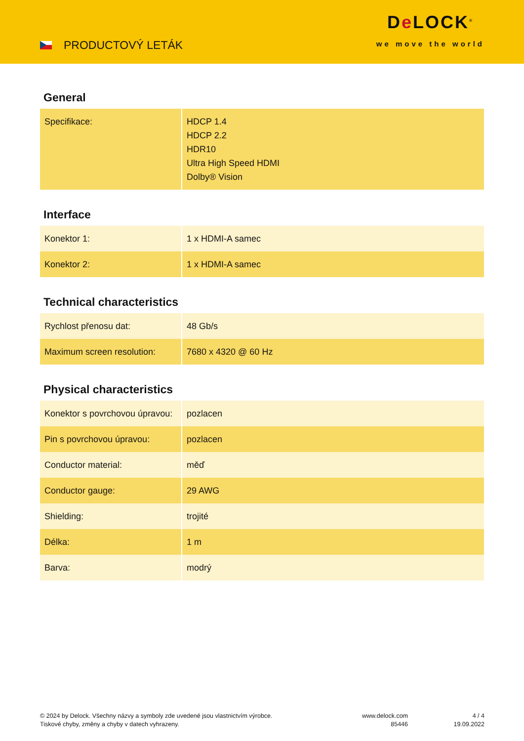PRODUCTOVÝ LETÁK
De LOCK<sup>®</sup>
we move the world
General
| Specifikace: | HDCP 1.4 HDCP 2.2 HDR10 Ultra High Speed HDMI Dolby® Vision |
Interface
| Konektor 1: | 1 x HDMI-A samec |
| Konektor 2: | 1 x HDMI-A samec |
Technical characteristics
| Rychlost přenosu dat: | 48 Gb/s |
| Maximum screen resolution: | 7680 x 4320 @ 60 Hz |
Physical characteristics
| Konektor s povrchovou úpravou: | pozlacen |
| Pin s povrchovou úpravou: | pozlacen |
| Conductor material: | měď |
| Conductor gauge: | 29 AWG |
| Shielding: | trojité |
| Délka: | 1 m |
| Barva: | modrý |
© 2024 by Delock. Všechny názvy a symboly zde uvedené jsou vlastnictvím výrobce.
Tiskové chyby, změny a chyby v datech vyhrazeny.
www.delock.com
85446
4 / 4
19.09.2022